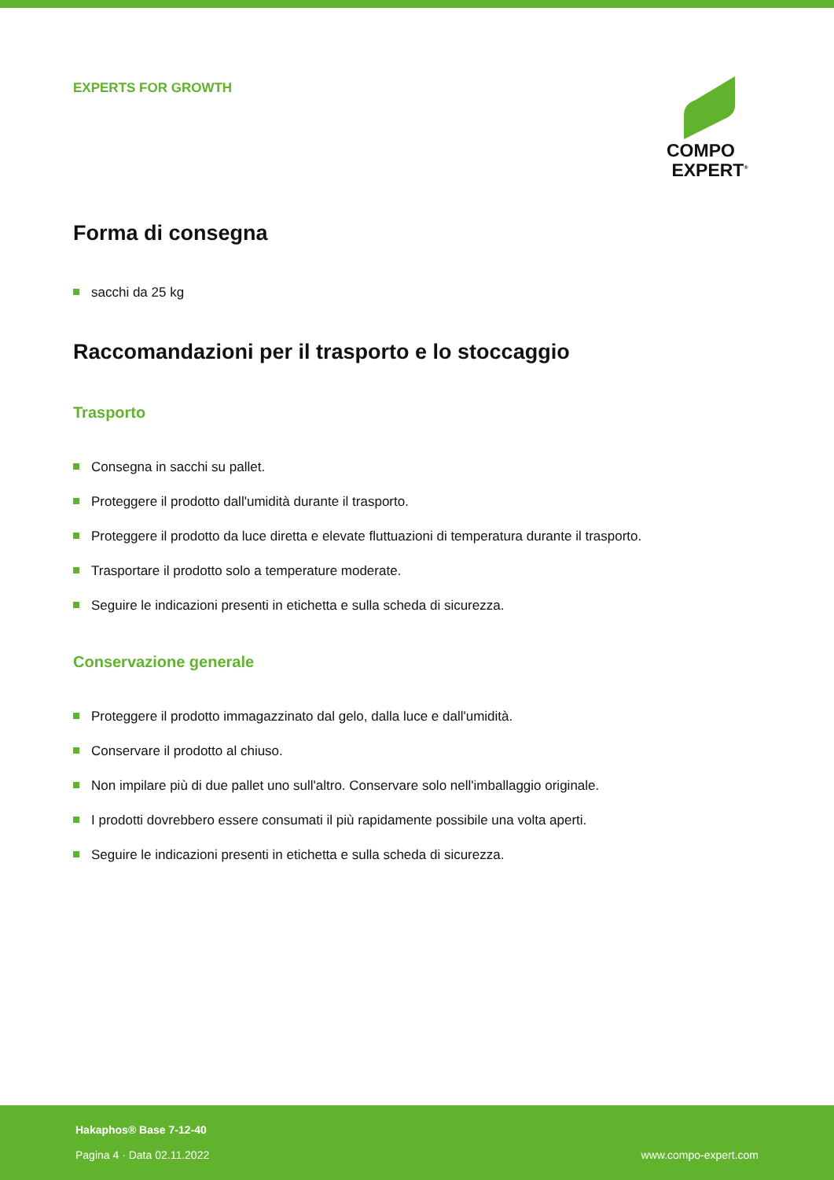EXPERTS FOR GROWTH
COMPO
EXPERT<sup>®</sup>
Forma di consegna
sacchi da 25 kg
Raccomandazioni per il trasporto e lo stoccaggio
Trasporto
Consegna in sacchi su pallet.
Proteggere il prodotto dall'umidità durante il trasporto.
Proteggere il prodotto da luce diretta e elevate fluttuazioni di temperatura durante il trasporto.
Trasportare il prodotto solo a temperature moderate.
Seguire le indicazioni presenti in etichetta e sulla scheda di sicurezza.
Conservazione generale
Proteggere il prodotto immagazzinato dal gelo, dalla luce e dall'umidità.
Conservare il prodotto al chiuso.
Non impilare più di due pallet uno sull'altro. Conservare solo nell'imballaggio originale.
I prodotti dovrebbero essere consumati il più rapidamente possibile una volta aperti.
Seguire le indicazioni presenti in etichetta e sulla scheda di sicurezza.
Hakaphos® Base 7-12-40
Pagina 4 · Data 02.11.2022
www.compo-expert.com